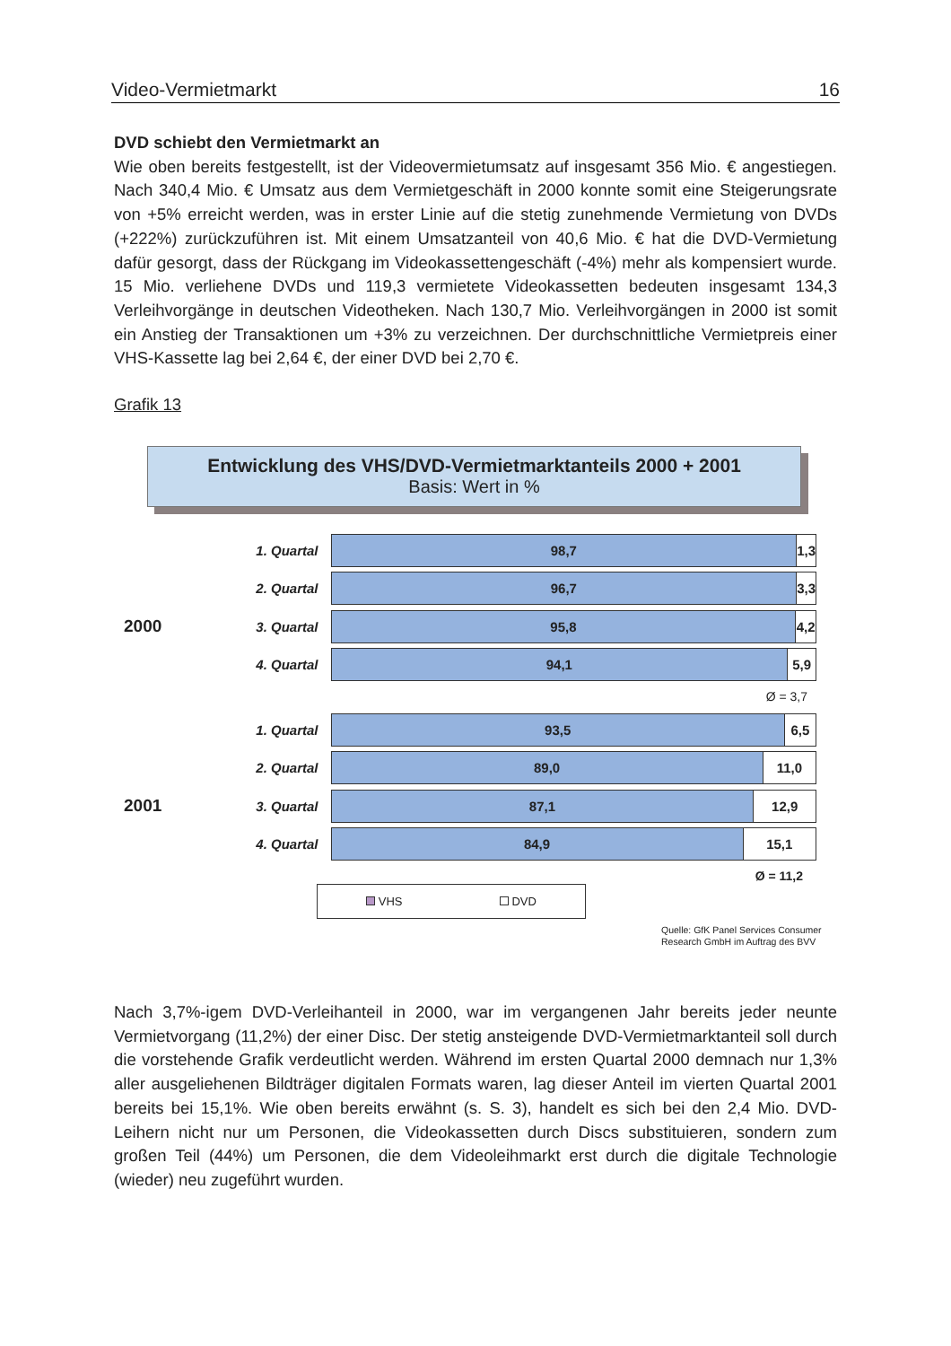Video-Vermietmarkt 16
DVD schiebt den Vermietmarkt an
Wie oben bereits festgestellt, ist der Videovermietumsatz auf insgesamt 356 Mio. € angestiegen. Nach 340,4 Mio. € Umsatz aus dem Vermietgeschäft in 2000 konnte somit eine Steigerungsrate von +5% erreicht werden, was in erster Linie auf die stetig zunehmende Vermietung von DVDs (+222%) zurückzuführen ist. Mit einem Umsatzanteil von 40,6 Mio. € hat die DVD-Vermietung dafür gesorgt, dass der Rückgang im Videokassettengeschäft (-4%) mehr als kompensiert wurde. 15 Mio. verliehene DVDs und 119,3 vermietete Videokassetten bedeuten insgesamt 134,3 Verleihvorgänge in deutschen Videotheken. Nach 130,7 Mio. Verleihvorgängen in 2000 ist somit ein Anstieg der Transaktionen um +3% zu verzeichnen. Der durchschnittliche Vermietpreis einer VHS-Kassette lag bei 2,64 €, der einer DVD bei 2,70 €.
Grafik 13
Entwicklung des VHS/DVD-Vermietmarktanteils 2000 + 2001
Basis: Wert in %
1. Quartal
98,7 1,3
2. Quartal
96,7 3,3
2000
3. Quartal
95,8 4,2
4. Quartal
94,1 5,9
Ø = 3,7
1. Quartal
93,5 6,5
2. Quartal
89,0 11,0
2001
3. Quartal
87,1 12,9
4. Quartal
84,9 15,1
Ø = 11,2
VHS DVD
Quelle: GfK Panel Services Consumer
Research GmbH im Auftrag des BVV
Nach 3,7%-igem DVD-Verleihanteil in 2000, war im vergangenen Jahr bereits jeder neunte Vermietvorgang (11,2%) der einer Disc. Der stetig ansteigende DVD-Vermietmarktanteil soll durch die vorstehende Grafik verdeutlicht werden. Während im ersten Quartal 2000 demnach nur 1,3% aller ausgeliehenen Bildträger digitalen Formats waren, lag dieser Anteil im vierten Quartal 2001 bereits bei 15,1%. Wie oben bereits erwähnt (s. S. 3), handelt es sich bei den 2,4 Mio. DVD-Leihern nicht nur um Personen, die Videokassetten durch Discs substituieren, sondern zum großen Teil (44%) um Personen, die dem Videoleihmarkt erst durch die digitale Technologie (wieder) neu zugeführt wurden.